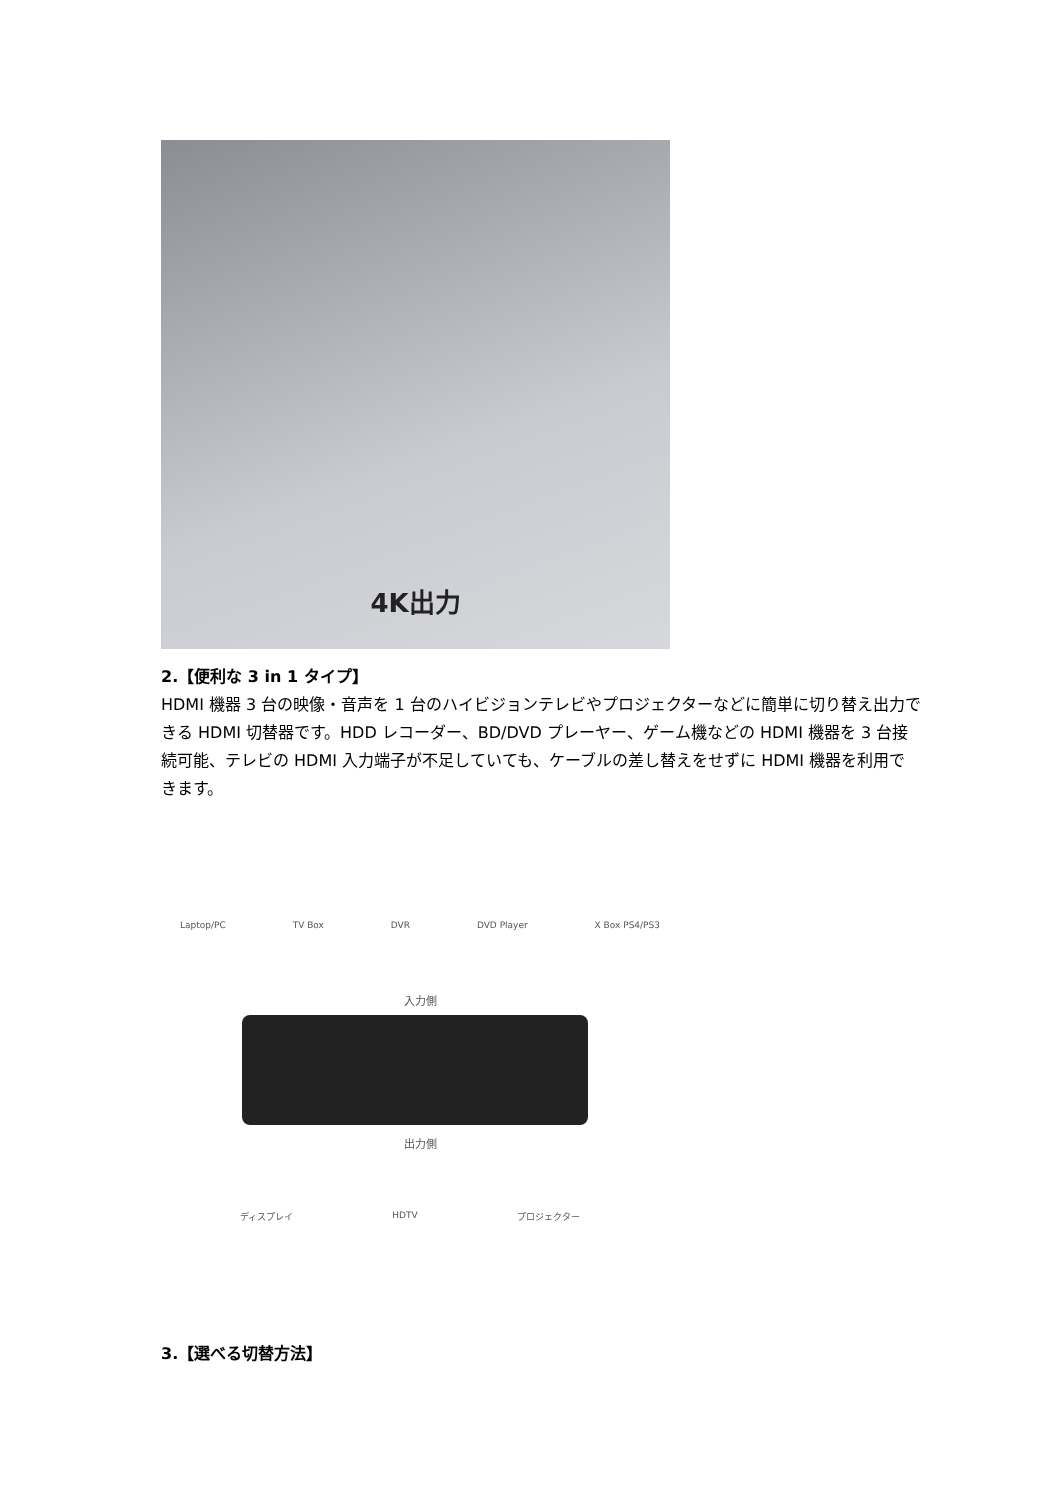4K出力
2.【便利な 3 in 1 タイプ】
HDMI 機器 3 台の映像・音声を 1 台のハイビジョンテレビやプロジェクターなどに簡単に切り替え出力できる HDMI 切替器です。HDD レコーダー、BD/DVD プレーヤー、ゲーム機などの HDMI 機器を 3 台接続可能、テレビの HDMI 入力端子が不足していても、ケーブルの差し替えをせずに HDMI 機器を利用できます。
Laptop/PC TV Box DVR DVD Player X Box PS4/PS3
入力側
出力側
ディスプレイ HDTV プロジェクター
3.【選べる切替方法】